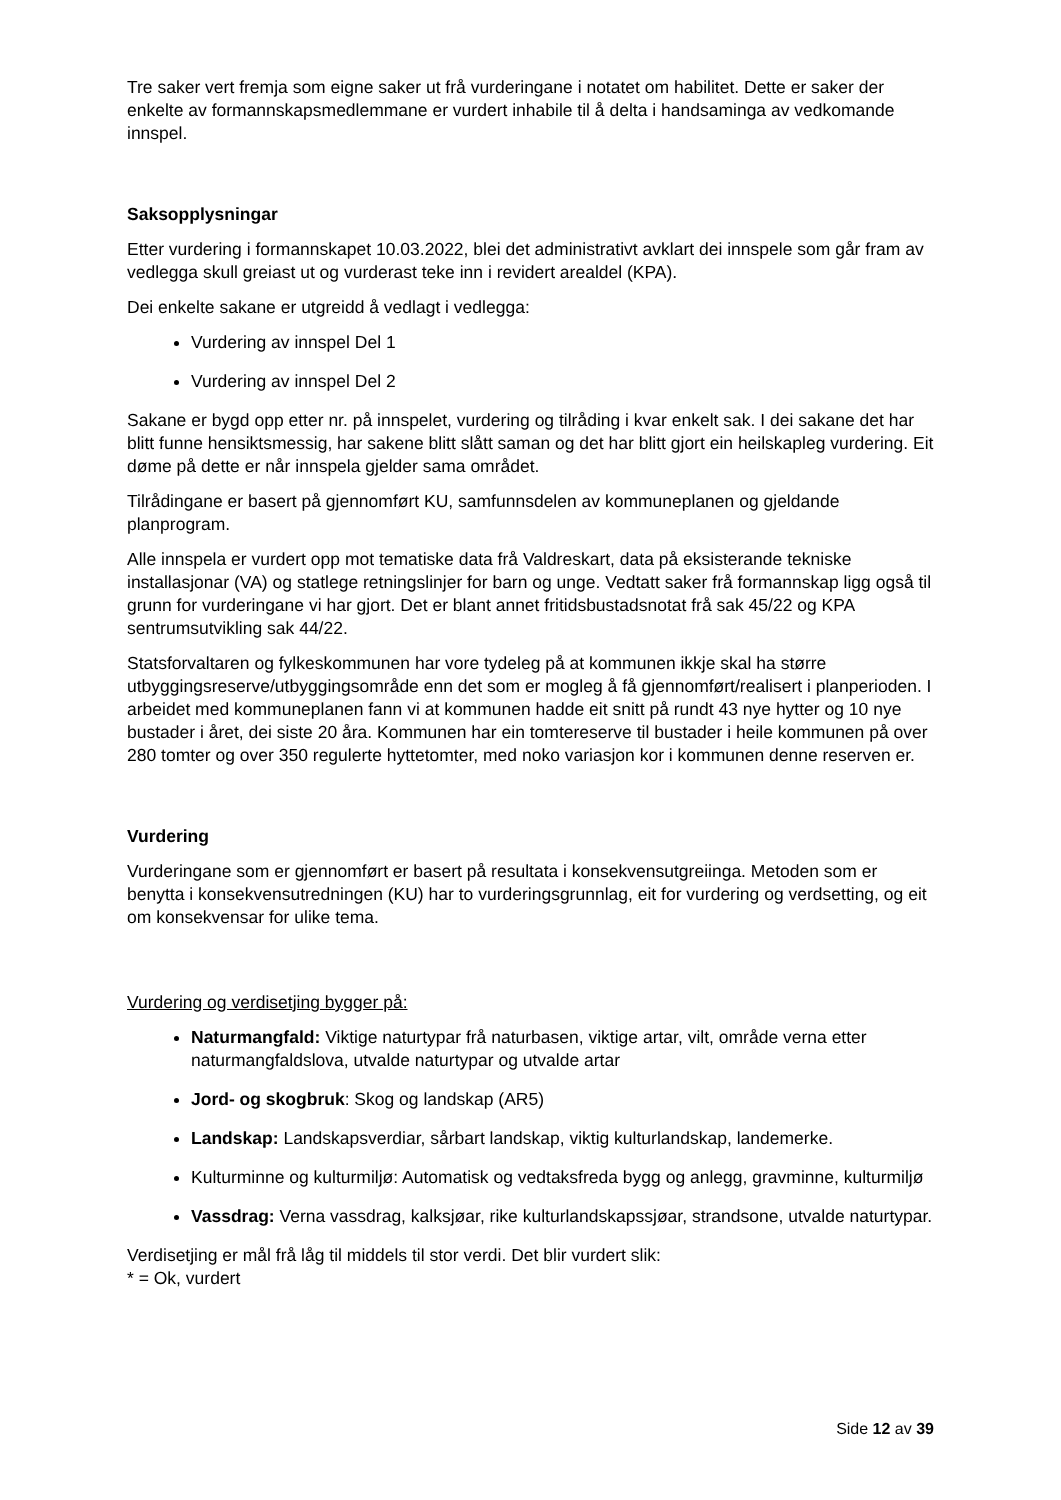Tre saker vert fremja som eigne saker ut frå vurderingane i notatet om habilitet. Dette er saker der enkelte av formannskapsmedlemmane er vurdert inhabile til å delta i handsaminga av vedkomande innspel.
Saksopplysningar
Etter vurdering i formannskapet 10.03.2022, blei det administrativt avklart dei innspele som går fram av vedlegga skull greiast ut og vurderast teke inn i revidert arealdel (KPA).
Dei enkelte sakane er utgreidd å vedlagt i vedlegga:
Vurdering av innspel Del 1
Vurdering av innspel Del 2
Sakane er bygd opp etter nr. på innspelet, vurdering og tilråding i kvar enkelt sak. I dei sakane det har blitt funne hensiktsmessig, har sakene blitt slått saman og det har blitt gjort ein heilskapleg vurdering. Eit døme på dette er når innspela gjelder sama området.
Tilrådingane er basert på gjennomført KU, samfunnsdelen av kommuneplanen og gjeldande planprogram.
Alle innspela er vurdert opp mot tematiske data frå Valdreskart, data på eksisterande tekniske installasjonar (VA) og statlege retningslinjer for barn og unge. Vedtatt saker frå formannskap ligg også til grunn for vurderingane vi har gjort. Det er blant annet fritidsbustadsnotat frå sak 45/22 og KPA sentrumsutvikling sak 44/22.
Statsforvaltaren og fylkeskommunen har vore tydeleg på at kommunen ikkje skal ha større utbyggingsreserve/utbyggingsområde enn det som er mogleg å få gjennomført/realisert i planperioden. I arbeidet med kommuneplanen fann vi at kommunen hadde eit snitt på rundt 43 nye hytter og 10 nye bustader i året, dei siste 20 åra. Kommunen har ein tomtereserve til bustader i heile kommunen på over 280 tomter og over 350 regulerte hyttetomter, med noko variasjon kor i kommunen denne reserven er.
Vurdering
Vurderingane som er gjennomført er basert på resultata i konsekvensutgreiinga. Metoden som er benytta i konsekvensutredningen (KU) har to vurderingsgrunnlag, eit for vurdering og verdsetting, og eit om konsekvensar for ulike tema.
Vurdering og verdisetjing bygger på:
Naturmangfald: Viktige naturtypar frå naturbasen, viktige artar, vilt, område verna etter naturmangfaldslova, utvalde naturtypar og utvalde artar
Jord- og skogbruk: Skog og landskap (AR5)
Landskap: Landskapsverdiar, sårbart landskap, viktig kulturlandskap, landemerke.
Kulturminne og kulturmiljø: Automatisk og vedtaksfreda bygg og anlegg, gravminne, kulturmiljø
Vassdrag: Verna vassdrag, kalksjøar, rike kulturlandskapssjøar, strandsone, utvalde naturtypar.
Verdisetjing er mål frå låg til middels til stor verdi. Det blir vurdert slik:
* = Ok, vurdert
Side 12 av 39